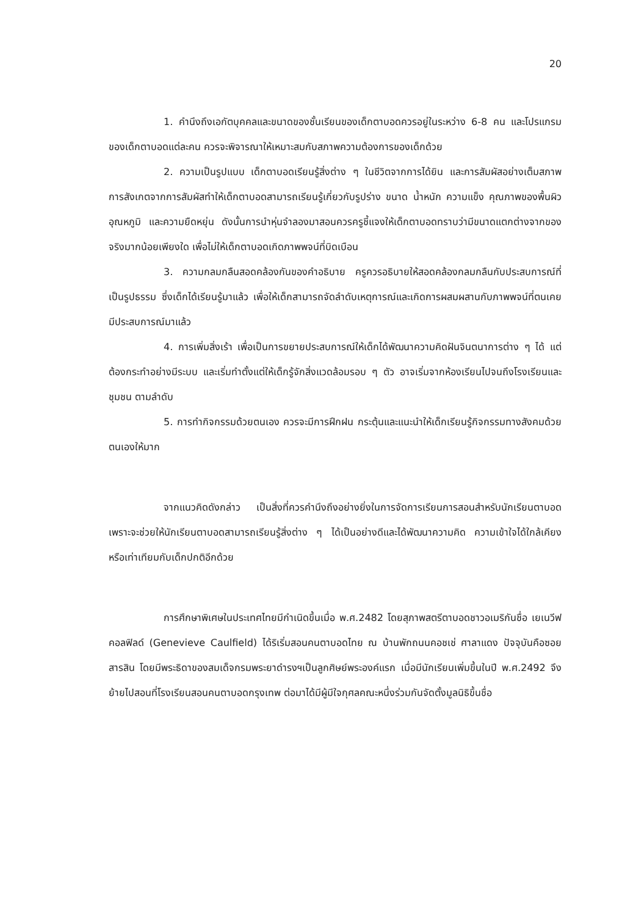20
1. คำนึงถึงเอกัตบุคคลและขนาดของชั้นเรียนของเด็กตาบอดควรอยู่ในระหว่าง 6-8 คน และโปรแกรมของเด็กตาบอดแต่ละคน ควรจะพิจารณาให้เหมาะสมกับสภาพความต้องการของเด็กด้วย
2. ความเป็นรูปแบบ เด็กตาบอดเรียนรู้สิ่งต่าง ๆ ในชีวิตจากการได้ยิน และการสัมผัสอย่างเต็มสภาพ การสังเกตจากการสัมผัสทำให้เด็กตาบอดสามารถเรียนรู้เกี่ยวกับรูปร่าง ขนาด น้ำหนัก ความแข็ง คุณภาพของพื้นผิว อุณหภูมิ และความยืดหยุ่น ดังนั้นการนำหุ่นจำลองมาสอนควรครูชี้แจงให้เด็กตาบอดทราบว่ามีขนาดแตกต่างจากของจริงมากน้อยเพียงใด เพื่อไม่ให้เด็กตาบอดเกิดภาพพจน์ที่บิดเบือน
3. ความกลมกลืนสอดคล้องกันของคำอธิบาย ครูควรอธิบายให้สอดคล้องกลมกลืนกับประสบการณ์ที่เป็นรูปธรรม ซึ่งเด็กได้เรียนรู้มาแล้ว เพื่อให้เด็กสามารถจัดลำดับเหตุการณ์และเกิดการผสมผสานกับภาพพจน์ที่ตนเคยมีประสบการณ์มาแล้ว
4. การเพิ่มสิ่งเร้า เพื่อเป็นการขยายประสบการณ์ให้เด็กได้พัฒนาความคิดฝันจินตนาการต่าง ๆ ได้ แต่ต้องกระทำอย่างมีระบบ และเริ่มทำตั้งแต่ให้เด็กรู้จักสิ่งแวดล้อมรอบ ๆ ตัว อาจเริ่มจากห้องเรียนไปจนถึงโรงเรียนและชุมชน ตามลำดับ
5. การทำกิจกรรมด้วยตนเอง ควรจะมีการฝึกฝน กระตุ้นและแนะนำให้เด็กเรียนรู้กิจกรรมทางสังคมด้วยตนเองให้มาก
จากแนวคิดดังกล่าว เป็นสิ่งที่ควรคำนึงถึงอย่างยิ่งในการจัดการเรียนการสอนสำหรับนักเรียนตาบอด เพราะจะช่วยให้นักเรียนตาบอดสามารถเรียนรู้สิ่งต่าง ๆ ได้เป็นอย่างดีและได้พัฒนาความคิด ความเข้าใจได้ใกล้เคียง หรือเท่าเทียมกับเด็กปกติอีกด้วย
การศึกษาพิเศษในประเทศไทยมีกำเนิดขึ้นเมื่อ พ.ศ.2482 โดยสุภาพสตรีตาบอดชาวอเมริกันชื่อ เยเนวีฟ คอลฟิลด์ (Genevieve Caulfield) ได้ริเริ่มสอนคนตาบอดไทย ณ บ้านพักถนนคอชเช่ ศาลาแดง ปัจจุบันคือซอยสารสิน โดยมีพระธิดาของสมเด็จกรมพระยาดำรงฯเป็นลูกศิษย์พระองค์แรก เมื่อมีนักเรียนเพิ่มขึ้นในปี พ.ศ.2492 จึงย้ายไปสอนที่โรงเรียนสอนคนตาบอดกรุงเทพ ต่อมาได้มีผู้มีใจกุศลคณะหนึ่งร่วมกันจัดตั้งมูลนิธิขึ้นชื่อ